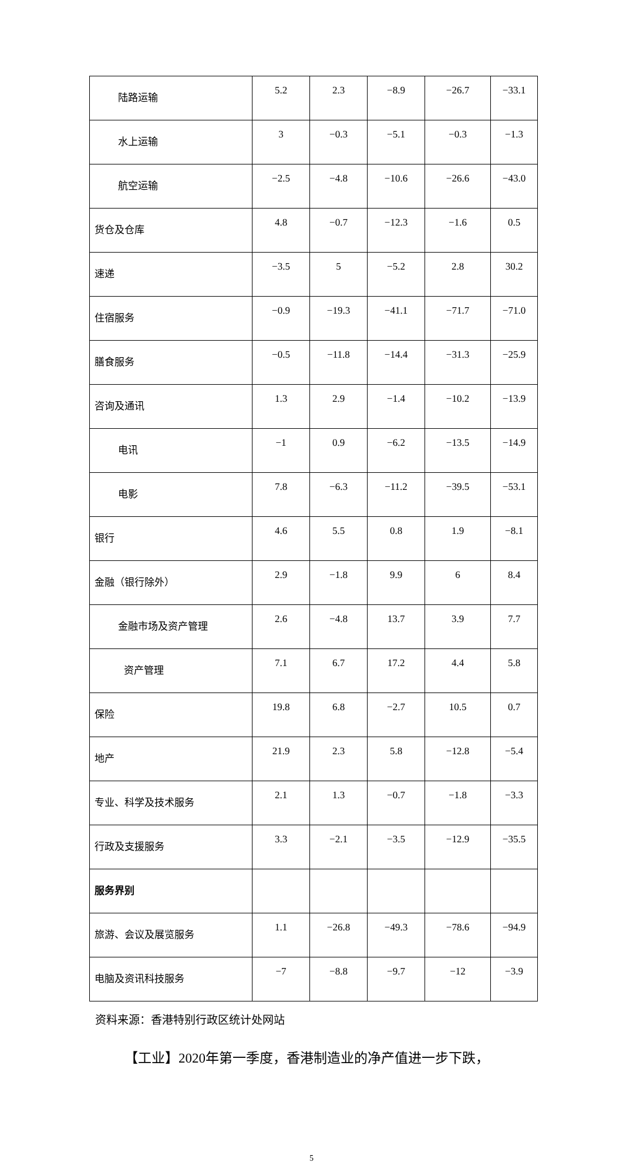| 陆路运输 | 5.2 | 2.3 | −8.9 | −26.7 | −33.1 |
| 水上运输 | 3 | −0.3 | −5.1 | −0.3 | −1.3 |
| 航空运输 | −2.5 | −4.8 | −10.6 | −26.6 | −43.0 |
| 货仓及仓库 | 4.8 | −0.7 | −12.3 | −1.6 | 0.5 |
| 速递 | −3.5 | 5 | −5.2 | 2.8 | 30.2 |
| 住宿服务 | −0.9 | −19.3 | −41.1 | −71.7 | −71.0 |
| 膳食服务 | −0.5 | −11.8 | −14.4 | −31.3 | −25.9 |
| 咨询及通讯 | 1.3 | 2.9 | −1.4 | −10.2 | −13.9 |
| 电讯 | −1 | 0.9 | −6.2 | −13.5 | −14.9 |
| 电影 | 7.8 | −6.3 | −11.2 | −39.5 | −53.1 |
| 银行 | 4.6 | 5.5 | 0.8 | 1.9 | −8.1 |
| 金融（银行除外） | 2.9 | −1.8 | 9.9 | 6 | 8.4 |
| 金融市场及资产管理 | 2.6 | −4.8 | 13.7 | 3.9 | 7.7 |
| 资产管理 | 7.1 | 6.7 | 17.2 | 4.4 | 5.8 |
| 保险 | 19.8 | 6.8 | −2.7 | 10.5 | 0.7 |
| 地产 | 21.9 | 2.3 | 5.8 | −12.8 | −5.4 |
| 专业、科学及技术服务 | 2.1 | 1.3 | −0.7 | −1.8 | −3.3 |
| 行政及支援服务 | 3.3 | −2.1 | −3.5 | −12.9 | −35.5 |
| 服务界别 | | | | | |
| 旅游、会议及展览服务 | 1.1 | −26.8 | −49.3 | −78.6 | −94.9 |
| 电脑及资讯科技服务 | −7 | −8.8 | −9.7 | −12 | −3.9 |
资料来源：香港特别行政区统计处网站
【工业】2020年第一季度，香港制造业的净产值进一步下跌，
5